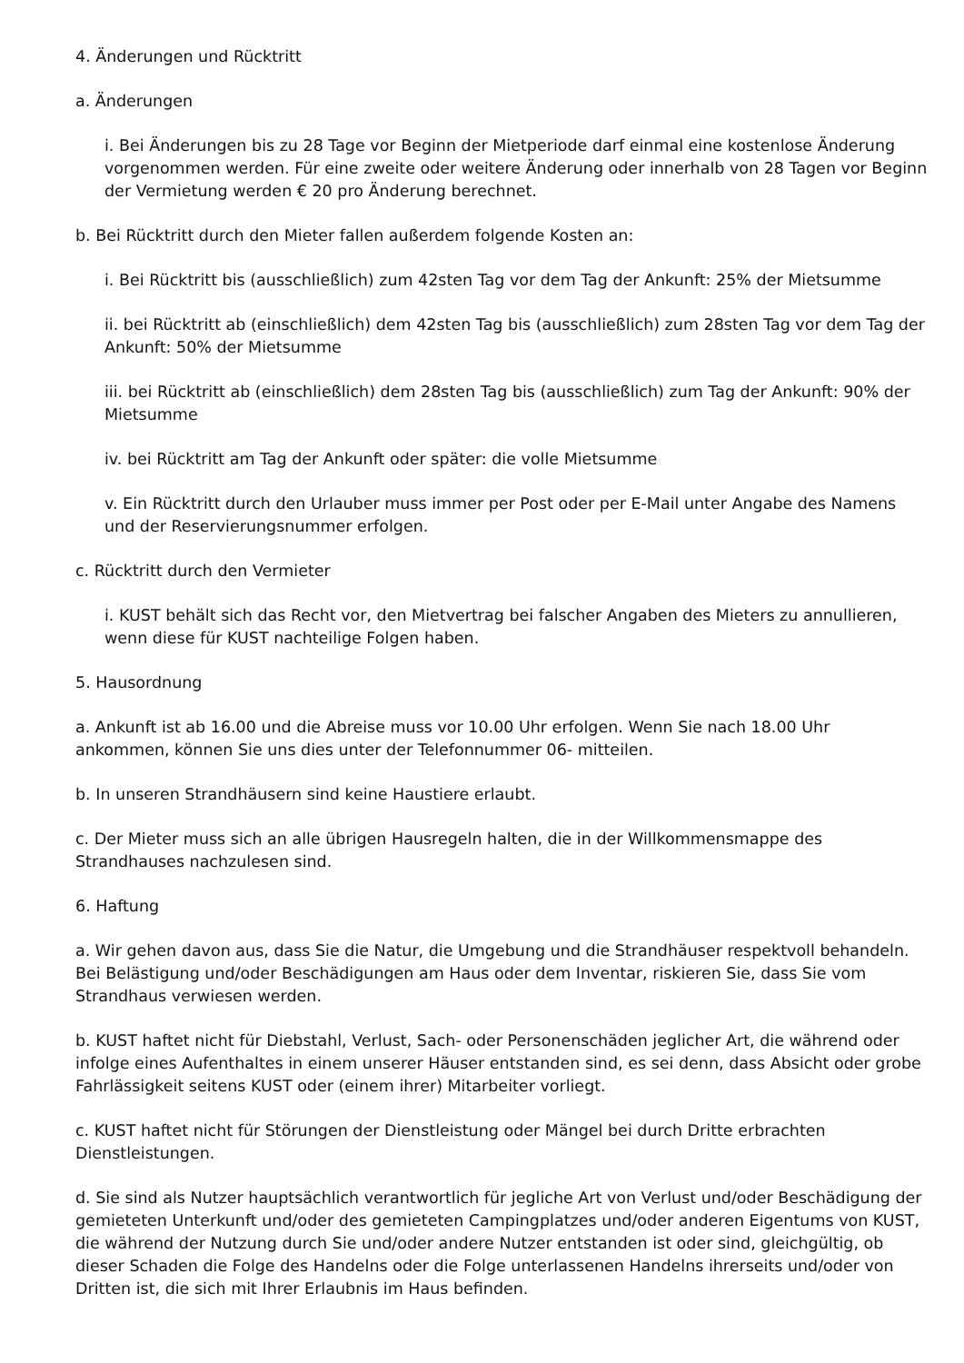4. Änderungen und Rücktritt
a. Änderungen
i. Bei Änderungen bis zu 28 Tage vor Beginn der Mietperiode darf einmal eine kostenlose Änderung vorgenommen werden. Für eine zweite oder weitere Änderung oder innerhalb von 28 Tagen vor Beginn der Vermietung werden € 20 pro Änderung berechnet.
b. Bei Rücktritt durch den Mieter fallen außerdem folgende Kosten an:
i. Bei Rücktritt bis (ausschließlich) zum 42sten Tag vor dem Tag der Ankunft: 25% der Mietsumme
ii. bei Rücktritt ab (einschließlich) dem 42sten Tag bis (ausschließlich) zum 28sten Tag vor dem Tag der Ankunft: 50% der Mietsumme
iii. bei Rücktritt ab (einschließlich) dem 28sten Tag bis (ausschließlich) zum Tag der Ankunft: 90% der Mietsumme
iv. bei Rücktritt am Tag der Ankunft oder später: die volle Mietsumme
v. Ein Rücktritt durch den Urlauber muss immer per Post oder per E-Mail unter Angabe des Namens und der Reservierungsnummer erfolgen.
c. Rücktritt durch den Vermieter
i. KUST behält sich das Recht vor, den Mietvertrag bei falscher Angaben des Mieters zu annullieren, wenn diese für KUST nachteilige Folgen haben.
5. Hausordnung
a. Ankunft ist ab 16.00 und die Abreise muss vor 10.00 Uhr erfolgen. Wenn Sie nach 18.00 Uhr ankommen, können Sie uns dies unter der Telefonnummer 06- mitteilen.
b. In unseren Strandhäusern sind keine Haustiere erlaubt.
c. Der Mieter muss sich an alle übrigen Hausregeln halten, die in der Willkommensmappe des Strandhauses nachzulesen sind.
6. Haftung
a. Wir gehen davon aus, dass Sie die Natur, die Umgebung und die Strandhäuser respektvoll behandeln. Bei Belästigung und/oder Beschädigungen am Haus oder dem Inventar, riskieren Sie, dass Sie vom Strandhaus verwiesen werden.
b. KUST haftet nicht für Diebstahl, Verlust, Sach- oder Personenschäden jeglicher Art, die während oder infolge eines Aufenthaltes in einem unserer Häuser entstanden sind, es sei denn, dass Absicht oder grobe Fahrlässigkeit seitens KUST oder (einem ihrer) Mitarbeiter vorliegt.
c. KUST haftet nicht für Störungen der Dienstleistung oder Mängel bei durch Dritte erbrachten Dienstleistungen.
d. Sie sind als Nutzer hauptsächlich verantwortlich für jegliche Art von Verlust und/oder Beschädigung der gemieteten Unterkunft und/oder des gemieteten Campingplatzes und/oder anderen Eigentums von KUST, die während der Nutzung durch Sie und/oder andere Nutzer entstanden ist oder sind, gleichgültig, ob dieser Schaden die Folge des Handelns oder die Folge unterlassenen Handelns ihrerseits und/oder von Dritten ist, die sich mit Ihrer Erlaubnis im Haus befinden.